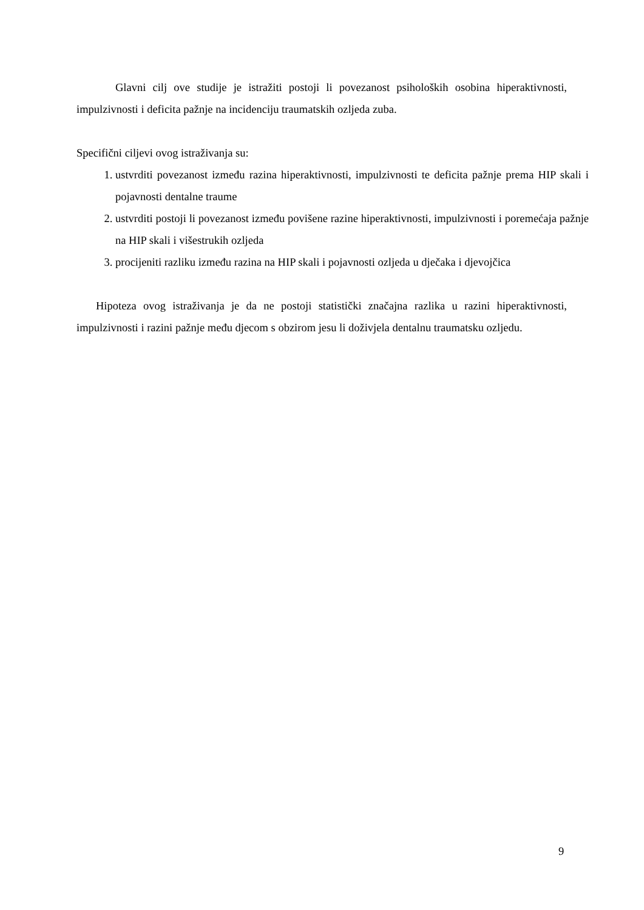Glavni cilj ove studije je istražiti postoji li povezanost psiholoških osobina hiperaktivnosti, impulzivnosti i deficita pažnje na incidenciju traumatskih ozljeda zuba.
Specifični ciljevi ovog istraživanja su:
1. ustvrditi povezanost između razina hiperaktivnosti, impulzivnosti te deficita pažnje prema HIP skali i pojavnosti dentalne traume
2. ustvrditi postoji li povezanost između povišene razine hiperaktivnosti, impulzivnosti i poremećaja pažnje na HIP skali i višestrukih ozljeda
3. procijeniti razliku između razina na HIP skali i pojavnosti ozljeda u dječaka i djevojčica
Hipoteza ovog istraživanja je da ne postoji statistički značajna razlika u razini hiperaktivnosti, impulzivnosti i razini pažnje među djecom s obzirom jesu li doživjela dentalnu traumatsku ozljedu.
9